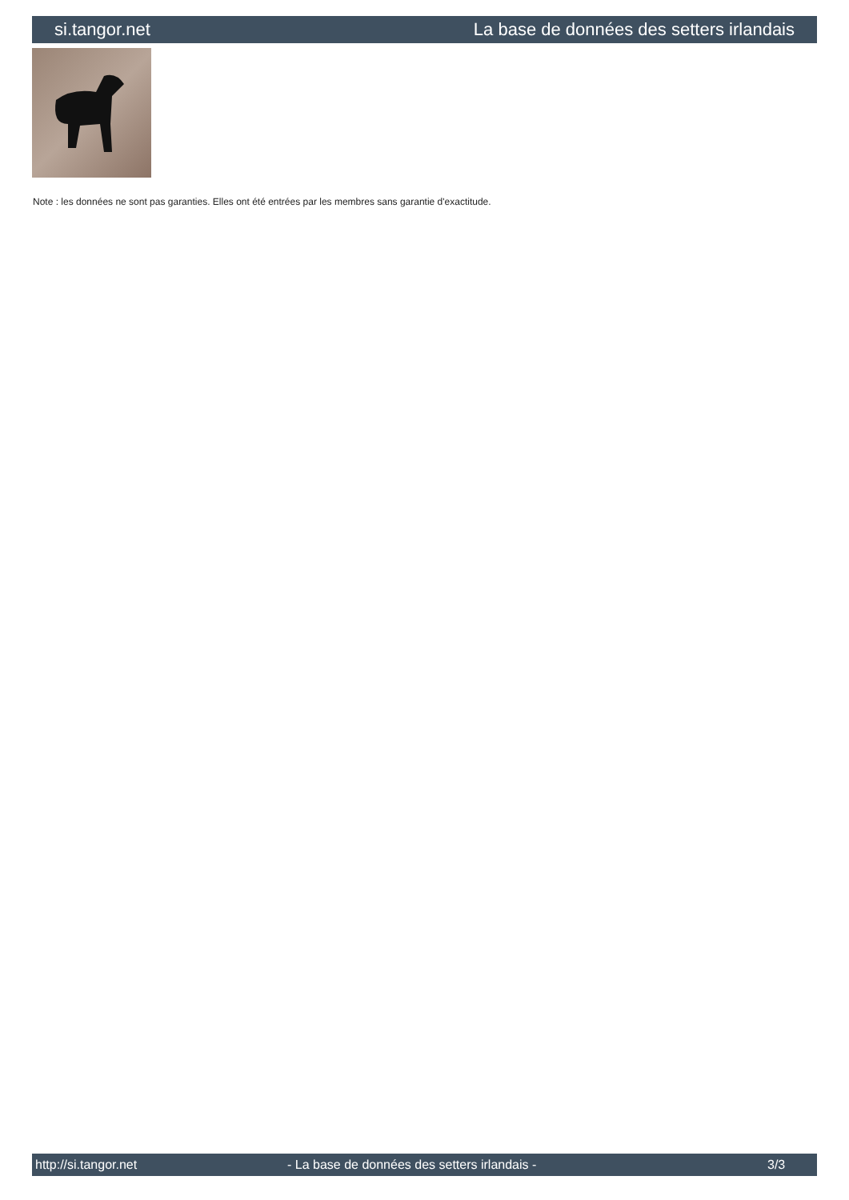si.tangor.net La base de données des setters irlandais
Note : les données ne sont pas garanties. Elles ont été entrées par les membres sans garantie d'exactitude.
http://si.tangor.net - La base de données des setters irlandais - 3/3